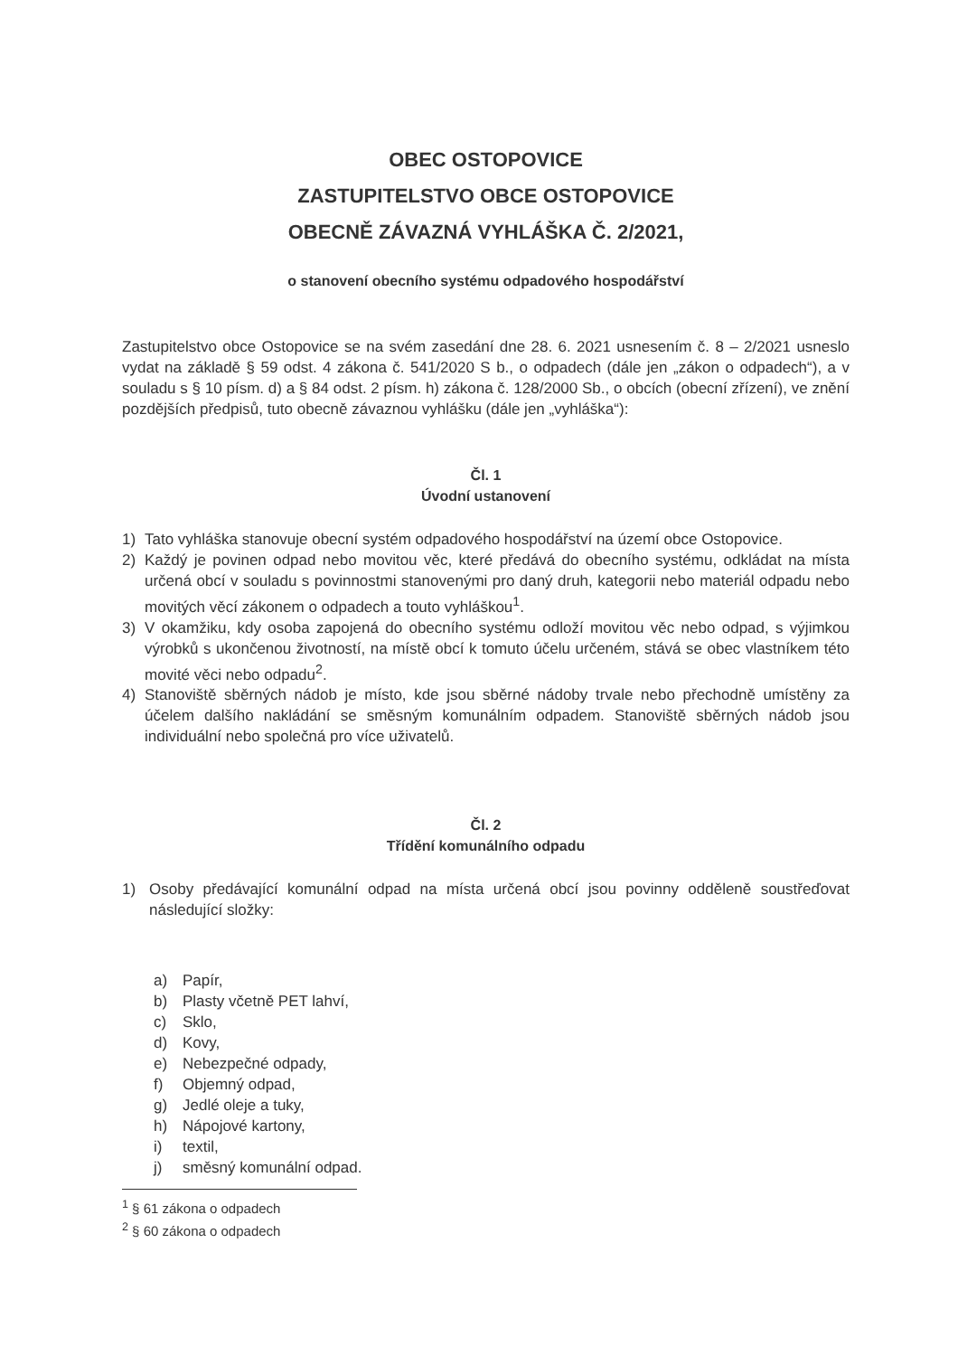OBEC OSTOPOVICE
ZASTUPITELSTVO OBCE OSTOPOVICE
OBECNĚ ZÁVAZNÁ VYHLÁŠKA Č. 2/2021,
o stanovení obecního systému odpadového hospodářství
Zastupitelstvo obce Ostopovice se na svém zasedání dne 28. 6. 2021 usnesením č. 8 – 2/2021 usneslo vydat na základě § 59 odst. 4 zákona č. 541/2020 S b., o odpadech (dále jen „zákon o odpadech“), a v souladu s § 10 písm. d) a § 84 odst. 2 písm. h) zákona č. 128/2000 Sb., o obcích (obecní zřízení), ve znění pozdějších předpisů, tuto obecně závaznou vyhlášku (dále jen „vyhláška“):
Čl. 1
Úvodní ustanovení
1) Tato vyhláška stanovuje obecní systém odpadového hospodářství na území obce Ostopovice.
2) Každý je povinen odpad nebo movitou věc, které předává do obecního systému, odkládat na místa určená obcí v souladu s povinnostmi stanovenými pro daný druh, kategorii nebo materiál odpadu nebo movitých věcí zákonem o odpadech a touto vyhláškou<sup>1</sup>.
3) V okamžiku, kdy osoba zapojená do obecního systému odloží movitou věc nebo odpad, s výjimkou výrobků s ukončenou životností, na místě obcí k tomuto účelu určeném, stává se obec vlastníkem této movité věci nebo odpadu<sup>2</sup>.
4) Stanoviště sběrných nádob je místo, kde jsou sběrné nádoby trvale nebo přechodně umístěny za účelem dalšího nakládání se směsným komunálním odpadem. Stanoviště sběrných nádob jsou individuální nebo společná pro více uživatelů.
Čl. 2
Třídění komunálního odpadu
1) Osoby předávající komunální odpad na místa určená obcí jsou povinny odděleně soustřeďovat následující složky:
a) Papír,
b) Plasty včetně PET lahví,
c) Sklo,
d) Kovy,
e) Nebezpečné odpady,
f) Objemný odpad,
g) Jedlé oleje a tuky,
h) Nápojové kartony,
i) textil,
j) směsný komunální odpad.
<sup>1</sup> § 61 zákona o odpadech
<sup>2</sup> § 60 zákona o odpadech